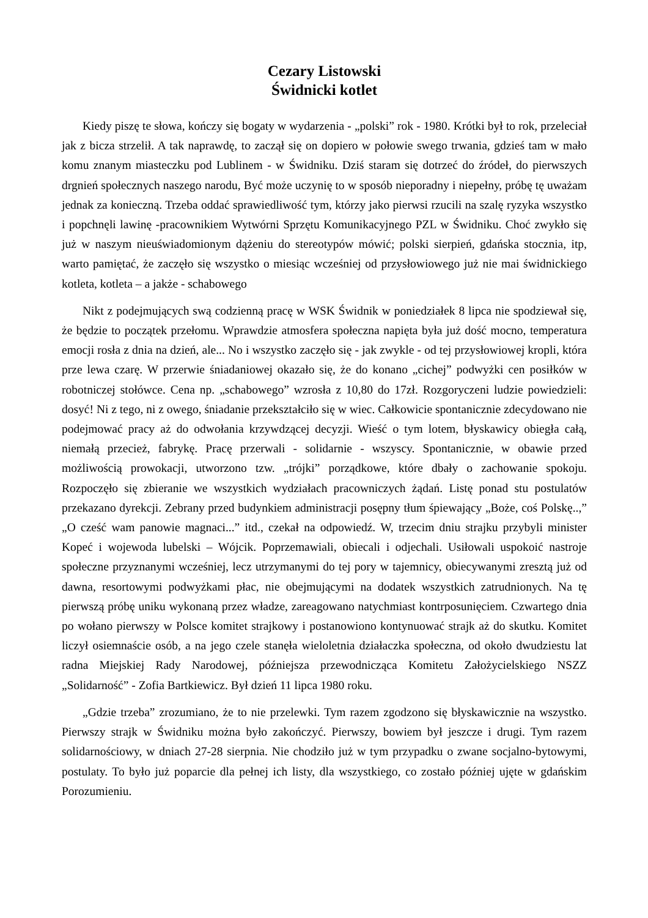Cezary Listowski
Świdnicki kotlet
Kiedy piszę te słowa, kończy się bogaty w wydarzenia - „polski” rok - 1980. Krótki był to rok, przeleciał jak z bicza strzelił. A tak naprawdę, to zaczął się on dopiero w połowie swego trwania, gdzieś tam w mało komu znanym miasteczku pod Lublinem - w Świdniku. Dziś staram się dotrzeć do źródeł, do pierwszych drgnień społecznych naszego narodu, Być może uczynię to w sposób nieporadny i niepełny, próbę tę uważam jednak za konieczną. Trzeba oddać sprawiedliwość tym, którzy jako pierwsi rzucili na szalę ryzyka wszystko i popchnęli lawinę -pracownikiem Wytwórni Sprzętu Komunikacyjnego PZL w Świdniku. Choć zwykło się już w naszym nieuświadomionym dążeniu do stereotypów mówić; polski sierpień, gdańska stocznia, itp, warto pamiętać, że zaczęło się wszystko o miesiąc wcześniej od przysłowiowego już nie mai świdnickiego kotleta, kotleta – a jakże - schabowego
Nikt z podejmujących swą codzienną pracę w WSK Świdnik w poniedziałek 8 lipca nie spodziewał się, że będzie to początek przełomu. Wprawdzie atmosfera społeczna napięta była już dość mocno, temperatura emocji rosła z dnia na dzień, ale... No i wszystko zaczęło się - jak zwykle - od tej przysłowiowej kropli, która prze lewa czarę. W przerwie śniadaniowej okazało się, że do konano „cichej” podwyżki cen posiłków w robotniczej stołówce. Cena np. „schabowego” wzrosła z 10,80 do 17zł. Rozgoryczeni ludzie powiedzieli: dosyć! Ni z tego, ni z owego, śniadanie przekształciło się w wiec. Całkowicie spontanicznie zdecydowano nie podejmować pracy aż do odwołania krzywdzącej decyzji. Wieść o tym lotem, błyskawicy obiegła całą, niemałą przecież, fabrykę. Pracę przerwali - solidarnie - wszyscy. Spontanicznie, w obawie przed możliwością prowokacji, utworzono tzw. „trójki” porządkowe, które dbały o zachowanie spokoju. Rozpoczęło się zbieranie we wszystkich wydziałach pracowniczych żądań. Listę ponad stu postulatów przekazano dyrekcji. Zebrany przed budynkiem administracji posępny tłum śpiewający „Boże, coś Polskę..,” „O cześć wam panowie magnaci...” itd., czekał na odpowiedź. W, trzecim dniu strajku przybyli minister Kopeć i wojewoda lubelski – Wójcik. Poprzemawiali, obiecali i odjechali. Usiłowali uspokoić nastroje społeczne przyznanymi wcześniej, lecz utrzymanymi do tej pory w tajemnicy, obiecywanymi zresztą już od dawna, resortowymi podwyżkami płac, nie obejmującymi na dodatek wszystkich zatrudnionych. Na tę pierwszą próbę uniku wykonaną przez władze, zareagowano natychmiast kontrposunięciem. Czwartego dnia po wołano pierwszy w Polsce komitet strajkowy i postanowiono kontynuować strajk aż do skutku. Komitet liczył osiemnaście osób, a na jego czele stanęła wieloletnia działaczka społeczna, od około dwudziestu lat radna Miejskiej Rady Narodowej, późniejsza przewodnicząca Komitetu Założycielskiego NSZZ „Solidarność” - Zofia Bartkiewicz. Był dzień 11 lipca 1980 roku.
„Gdzie trzeba” zrozumiano, że to nie przelewki. Tym razem zgodzono się błyskawicznie na wszystko. Pierwszy strajk w Świdniku można było zakończyć. Pierwszy, bowiem był jeszcze i drugi. Tym razem solidarnościowy, w dniach 27-28 sierpnia. Nie chodziło już w tym przypadku o zwane socjalno-bytowymi, postulaty. To było już poparcie dla pełnej ich listy, dla wszystkiego, co zostało później ujęte w gdańskim Porozumieniu.